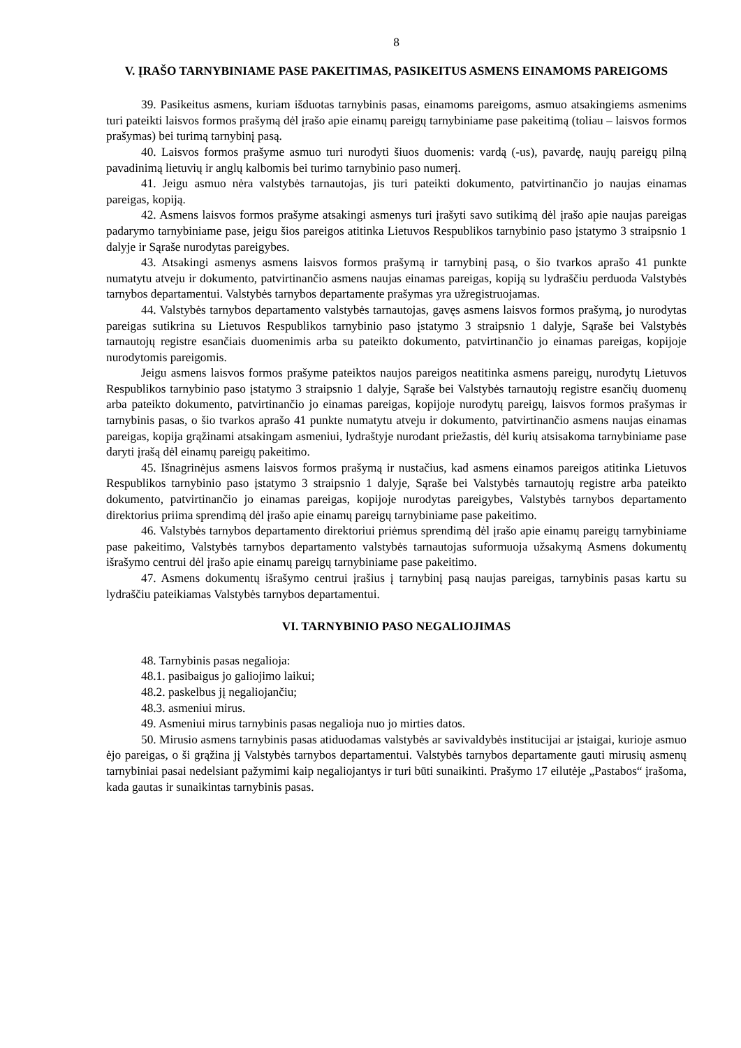8
V. ĮRAŠO TARNYBINIAME PASE PAKEITIMAS, PASIKEITUS ASMENS EINAMOMS PAREIGOMS
39. Pasikeitus asmens, kuriam išduotas tarnybinis pasas, einamoms pareigoms, asmuo atsakingiems asmenims turi pateikti laisvos formos prašymą dėl įrašo apie einamų pareigų tarnybiniame pase pakeitimą (toliau – laisvos formos prašymas) bei turimą tarnybinį pasą.
40. Laisvos formos prašyme asmuo turi nurodyti šiuos duomenis: vardą (-us), pavardę, naujų pareigų pilną pavadinimą lietuvių ir anglų kalbomis bei turimo tarnybinio paso numerį.
41. Jeigu asmuo nėra valstybės tarnautojas, jis turi pateikti dokumento, patvirtinančio jo naujas einamas pareigas, kopiją.
42. Asmens laisvos formos prašyme atsakingi asmenys turi įrašyti savo sutikimą dėl įrašo apie naujas pareigas padarymo tarnybiniame pase, jeigu šios pareigos atitinka Lietuvos Respublikos tarnybinio paso įstatymo 3 straipsnio 1 dalyje ir Sąraše nurodytas pareigybes.
43. Atsakingi asmenys asmens laisvos formos prašymą ir tarnybinį pasą, o šio tvarkos aprašo 41 punkte numatytu atveju ir dokumento, patvirtinančio asmens naujas einamas pareigas, kopiją su lydraščiu perduoda Valstybės tarnybos departamentui. Valstybės tarnybos departamente prašymas yra užregistruojamas.
44. Valstybės tarnybos departamento valstybės tarnautojas, gavęs asmens laisvos formos prašymą, jo nurodytas pareigas sutikrina su Lietuvos Respublikos tarnybinio paso įstatymo 3 straipsnio 1 dalyje, Sąraše bei Valstybės tarnautojų registre esančiais duomenimis arba su pateikto dokumento, patvirtinančio jo einamas pareigas, kopijoje nurodytomis pareigomis.
Jeigu asmens laisvos formos prašyme pateiktos naujos pareigos neatitinka asmens pareigų, nurodytų Lietuvos Respublikos tarnybinio paso įstatymo 3 straipsnio 1 dalyje, Sąraše bei Valstybės tarnautojų registre esančių duomenų arba pateikto dokumento, patvirtinančio jo einamas pareigas, kopijoje nurodytų pareigų, laisvos formos prašymas ir tarnybinis pasas, o šio tvarkos aprašo 41 punkte numatytu atveju ir dokumento, patvirtinančio asmens naujas einamas pareigas, kopija grąžinami atsakingam asmeniui, lydraštyje nurodant priežastis, dėl kurių atsisakoma tarnybiniame pase daryti įrašą dėl einamų pareigų pakeitimo.
45. Išnagrinėjus asmens laisvos formos prašymą ir nustačius, kad asmens einamos pareigos atitinka Lietuvos Respublikos tarnybinio paso įstatymo 3 straipsnio 1 dalyje, Sąraše bei Valstybės tarnautojų registre arba pateikto dokumento, patvirtinančio jo einamas pareigas, kopijoje nurodytas pareigybes, Valstybės tarnybos departamento direktorius priima sprendimą dėl įrašo apie einamų pareigų tarnybiniame pase pakeitimo.
46. Valstybės tarnybos departamento direktoriui priėmus sprendimą dėl įrašo apie einamų pareigų tarnybiniame pase pakeitimo, Valstybės tarnybos departamento valstybės tarnautojas suformuoja užsakymą Asmens dokumentų išrašymo centrui dėl įrašo apie einamų pareigų tarnybiniame pase pakeitimo.
47. Asmens dokumentų išrašymo centrui įrašius į tarnybinį pasą naujas pareigas, tarnybinis pasas kartu su lydraščiu pateikiamas Valstybės tarnybos departamentui.
VI. TARNYBINIO PASO NEGALIOJIMAS
48. Tarnybinis pasas negalioja:
48.1. pasibaigus jo galiojimo laikui;
48.2. paskelbus jį negaliojančiu;
48.3. asmeniui mirus.
49. Asmeniui mirus tarnybinis pasas negalioja nuo jo mirties datos.
50. Mirusio asmens tarnybinis pasas atiduodamas valstybės ar savivaldybės institucijai ar įstaigai, kurioje asmuo ėjo pareigas, o ši grąžina jį Valstybės tarnybos departamentui. Valstybės tarnybos departamente gauti mirusių asmenų tarnybiniai pasai nedelsiant pažymimi kaip negaliojantys ir turi būti sunaikinti. Prašymo 17 eilutėje „Pastabos“ įrašoma, kada gautas ir sunaikintas tarnybinis pasas.